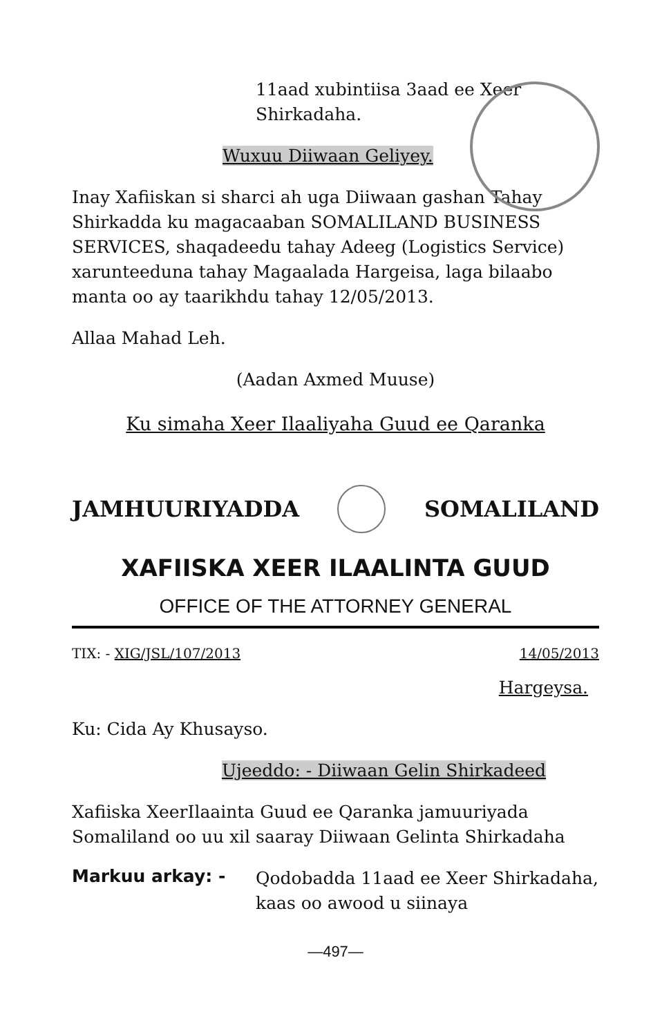11aad xubintiisa 3aad ee Xeer Shirkadaha.
Wuxuu Diiwaan Geliyey.
Inay Xafiiskan si sharci ah uga Diiwaan gashan Tahay Shirkadda ku magacaaban SOMALILAND BUSINESS SERVICES, shaqadeedu tahay Adeeg (Logistics Service) xarunteeduna tahay Magaalada Hargeisa, laga bilaabo manta oo ay taarikhdu tahay 12/05/2013.
Allaa Mahad Leh.
(Aadan Axmed Muuse)
Ku simaha Xeer Ilaaliyaha Guud ee Qaranka
JAMHUURIYADDA SOMALILAND
XAFIISKA XEER ILAALINTA GUUD
OFFICE OF THE ATTORNEY GENERAL
TIX: - XIG/JSL/107/2013 14/05/2013
Hargeysa.
Ku: Cida Ay Khusayso.
Ujeeddo: - Diiwaan Gelin Shirkadeed
Xafiiska XeerIlaainta Guud ee Qaranka jamuuriyada Somaliland oo uu xil saaray Diiwaan Gelinta Shirkadaha
Markuu arkay: -
Qodobadda 11aad ee Xeer Shirkadaha, kaas oo awood u siinaya
—497—